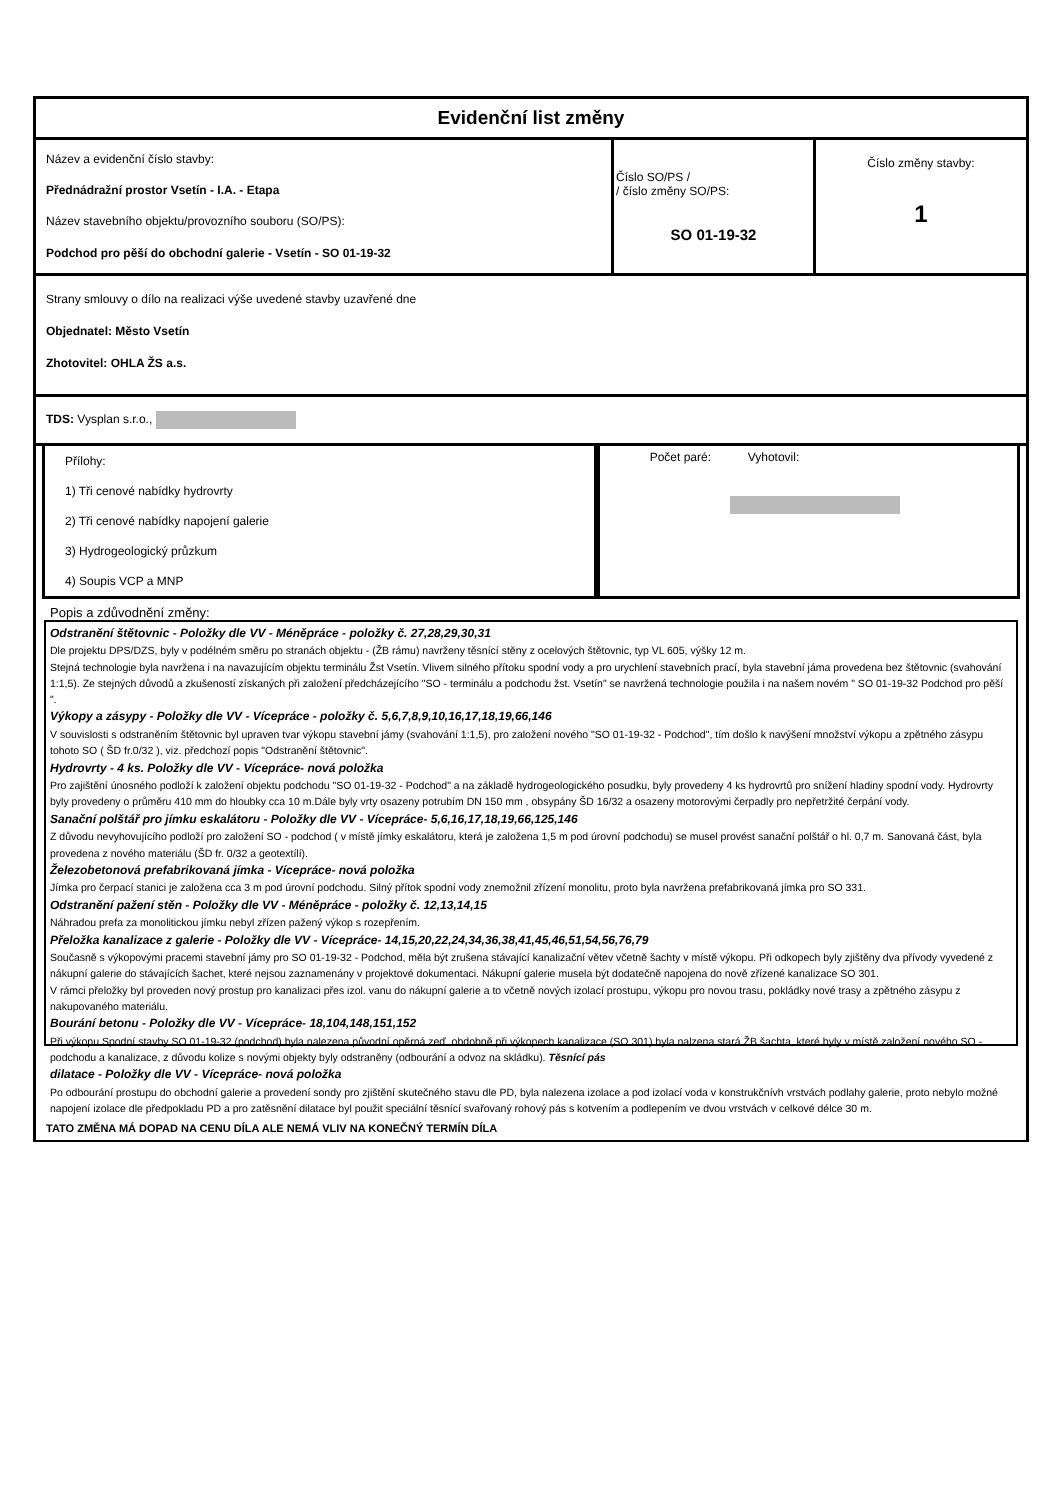Evidenční list změny
| Název a evidenční číslo stavby: Přednádražní prostor Vsetín - I.A. - Etapa Název stavebního objektu/provozního souboru (SO/PS): Podchod pro pěší do obchodní galerie - Vsetín - SO 01-19-32 | Číslo SO/PS / / číslo změny SO/PS: SO 01-19-32 | Číslo změny stavby: 1 |
Strany smlouvy o dílo na realizaci výše uvedené stavby uzavřené dne
Objednatel: Město Vsetín
Zhotovitel: OHLA ŽS a.s.
TDS: Vysplan s.r.o.,
Přílohy:
1) Tři cenové nabídky hydrovrty
2) Tři cenové nabídky napojení galerie
3) Hydrogeologický průzkum
4) Soupis VCP a MNP
Počet paré: Vyhotovil:
Popis a zdůvodnění změny:
Odstranění štětovnic - Položky dle VV - Méněpráce - položky č. 27,28,29,30,31
Dle projektu DPS/DZS, byly v podélném směru po stranách objektu - (ŽB rámu) navrženy těsnící stěny z ocelových štětovnic, typ VL 605, výšky 12 m.
Stejná technologie byla navržena i na navazujícím objektu terminálu Žst Vsetín. Vlivem silného přítoku spodní vody a pro urychlení stavebních prací, byla stavební jáma provedena bez štětovnic (svahování 1:1,5). Ze stejných důvodů a zkušeností získaných při založení předcházejícího "SO - terminálu a podchodu žst. Vsetín" se navržená technologie použila i na našem novém " SO 01-19-32 Podchod pro pěší ".
Výkopy a zásypy - Položky dle VV - Vícepráce - položky č. 5,6,7,8,9,10,16,17,18,19,66,146
V souvislosti s odstraněním štětovnic byl upraven tvar výkopu stavební jámy (svahování 1:1,5), pro založení nového "SO 01-19-32 - Podchod", tím došlo k navýšení množství výkopu a zpětného zásypu tohoto SO ( ŠD fr.0/32 ), viz. předchozí popis "Odstranění štětovnic".
Hydrovrty - 4 ks. Položky dle VV - Vícepráce- nová položka
Pro zajištění únosného podloží k založení objektu podchodu "SO 01-19-32 - Podchod" a na základě hydrogeologického posudku, byly provedeny 4 ks hydrovrtů pro snížení hladiny spodní vody. Hydrovrty byly provedeny o průměru 410 mm do hloubky cca 10 m.Dále byly vrty osazeny potrubím DN 150 mm , obsypány ŠD 16/32 a osazeny motorovými čerpadly pro nepřetržité čerpání vody.
Sanační polštář pro jímku eskalátoru - Položky dle VV - Vícepráce- 5,6,16,17,18,19,66,125,146
Z důvodu nevyhovujícího podloží pro založení SO - podchod ( v místě jímky eskalátoru, která je založena 1,5 m pod úrovní podchodu) se musel provést sanační polštář o hl. 0,7 m. Sanovaná část, byla provedena z nového materiálu (ŠD fr. 0/32 a geotextílí).
Železobetonová prefabrikovaná jímka - Vícepráce- nová položka
Jímka pro čerpací stanici je založena cca 3 m pod úrovní podchodu. Silný přítok spodní vody znemožnil zřízení monolitu, proto byla navržena prefabrikovaná jímka pro SO 331.
Odstranění pažení stěn - Položky dle VV - Méněpráce - položky č. 12,13,14,15
Náhradou prefa za monolitickou jímku nebyl zřízen pažený výkop s rozepřením.
Přeložka kanalizace z galerie - Položky dle VV - Vícepráce- 14,15,20,22,24,34,36,38,41,45,46,51,54,56,76,79
Současně s výkopovými pracemi stavební jámy pro SO 01-19-32 - Podchod, měla být zrušena stávající kanalizační větev včetně šachty v místě výkopu. Při odkopech byly zjištěny dva přívody vyvedené z nákupní galerie do stávajících šachet, které nejsou zaznamenány v projektové dokumentaci. Nákupní galerie musela být dodatečně napojena do nově zřízené kanalizace SO 301.
V rámci přeložky byl proveden nový prostup pro kanalizaci přes izol. vanu do nákupní galerie a to včetně nových izolací prostupu, výkopu pro novou trasu, pokládky nové trasy a zpětného zásypu z nakupovaného materiálu.
Bourání betonu - Položky dle VV - Vícepráce- 18,104,148,151,152
Při výkopu Spodní stavby SO 01-19-32 (podchod) byla nalezena původní opěrná zeď, obdobně při výkopech kanalizace (SO 301) byla nalzena stará ŽB šachta, které byly v místě založení nového SO - podchodu a kanalizace, z důvodu kolize s novými objekty byly odstraněny (odbourání a odvoz na skládku). Těsnící pás
dilatace - Položky dle VV - Vícepráce- nová položka
Po odbourání prostupu do obchodní galerie a provedení sondy pro zjištění skutečného stavu dle PD, byla nalezena izolace a pod izolací voda v konstrukčnívh vrstvách podlahy galerie, proto nebylo možné napojení izolace dle předpokladu PD a pro zatěsnění dilatace byl použit speciální těsnící svařovaný rohový pás s kotvením a podlepením ve dvou vrstvách v celkové délce 30 m.
TATO ZMĚNA MÁ DOPAD NA CENU DÍLA ALE NEMÁ VLIV NA KONEČNÝ TERMÍN DÍLA